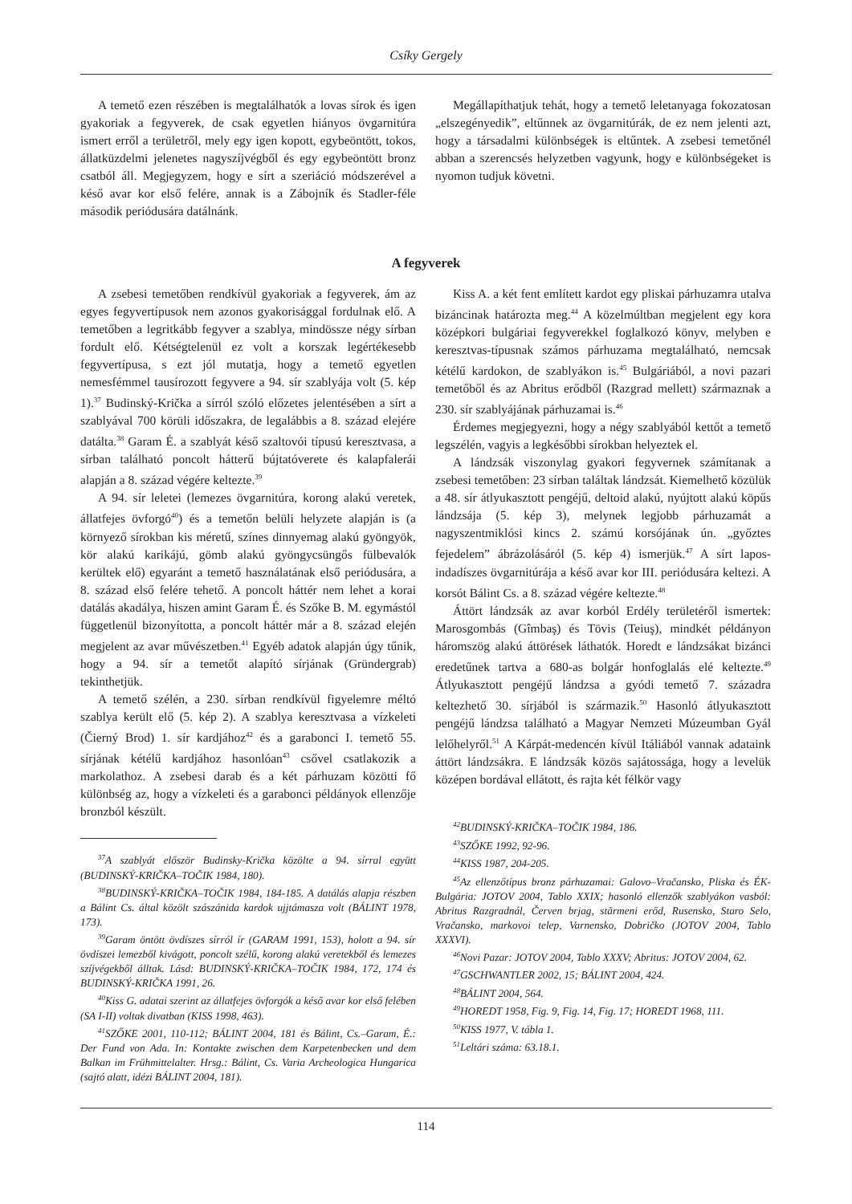Csíky Gergely
A temető ezen részében is megtalálhatók a lovas sírok és igen gyakoriak a fegyverek, de csak egyetlen hiányos övgarnitúra ismert erről a területről, mely egy igen kopott, egybeöntött, tokos, állatküzdelmi jelenetes nagyszíjvégből és egy egybeöntött bronz csatból áll. Megjegyzem, hogy e sírt a szeriáció módszerével a késő avar kor első felére, annak is a Zábojník és Stadler-féle második periódusára datálnánk.
Megállapíthatjuk tehát, hogy a temető leletanyaga fokozatosan „elszegényedik”, eltűnnek az övgarnitúrák, de ez nem jelenti azt, hogy a társadalmi különbségek is eltűntek. A zsebesi temetőnél abban a szerencsés helyzetben vagyunk, hogy e különbségeket is nyomon tudjuk követni.
A fegyverek
A zsebesi temetőben rendkívül gyakoriak a fegyverek, ám az egyes fegyvertípusok nem azonos gyakorisággal fordulnak elő. A temetőben a legritkább fegyver a szablya, mindössze négy sírban fordult elő. Kétségtelenül ez volt a korszak legértékesebb fegyvertípusa, s ezt jól mutatja, hogy a temető egyetlen nemesfémmel tausírozott fegyvere a 94. sír szablyája volt (5. kép 1).<sup>37</sup> Budinský-Krička a sírról szóló előzetes jelentésében a sírt a szablyával 700 körüli időszakra, de legalábbis a 8. század elejére datálta.<sup>38</sup> Garam É. a szablyát késő szaltovói típusú keresztvasa, a sírban található poncolt hátterű bújtatóverete és kalapfalerái alapján a 8. század végére keltezte.<sup>39</sup>
A 94. sír leletei (lemezes övgarnitúra, korong alakú veretek, állatfejes övforgó<sup>40</sup>) és a temetőn belüli helyzete alapján is (a környező sírokban kis méretű, színes dinnyemag alakú gyöngyök, kör alakú karikájú, gömb alakú gyöngycsüngős fülbevalók kerültek elő) egyaránt a temető használatának első periódusára, a 8. század első felére tehető. A poncolt háttér nem lehet a korai datálás akadálya, hiszen amint Garam É. és Szőke B. M. egymástól függetlenül bizonyította, a poncolt háttér már a 8. század elején megjelent az avar művészetben.<sup>41</sup> Egyéb adatok alapján úgy tűnik, hogy a 94. sír a temetőt alapító sírjának (Gründergrab) tekinthetjük.
A temető szélén, a 230. sírban rendkívül figyelemre méltó szablya került elő (5. kép 2). A szablya keresztvasa a vízkeleti (Čierný Brod) 1. sír kardjához<sup>42</sup> és a garabonci I. temető 55. sírjának kétélű kardjához hasonlóan<sup>43</sup> csővel csatlakozik a markolathoz. A zsebesi darab és a két párhuzam közötti fő különbség az, hogy a vízkeleti és a garabonci példányok ellenzője bronzból készült.
<sup>37</sup> A szablyát először Budinsky-Krička közölte a 94. sírral együtt (BUDINSKÝ-KRIČKA–TOČIK 1984, 180).
<sup>38</sup>BUDINSKÝ-KRIČKA–TOČIK 1984, 184-185. A datálás alapja részben a Bálint Cs. által közölt szászánida kardok ujjtámasza volt (BÁLINT 1978, 173).
<sup>39</sup> Garam öntött övdíszes sírról ír (GARAM 1991, 153), holott a 94. sír övdíszei lemezből kivágott, poncolt szélű, korong alakú veretekből és lemezes szíjvégekből álltak. Lásd: BUDINSKÝ-KRIČKA–TOČIK 1984, 172, 174 és BUDINSKÝ-KRIČKA 1991, 26.
<sup>40</sup> Kiss G. adatai szerint az állatfejes övforgók a késő avar kor első felében (SA I-II) voltak divatban (KISS 1998, 463).
<sup>41</sup>SZŐKE 2001, 110-112; BÁLINT 2004, 181 és Bálint, Cs.–Garam, É.: Der Fund von Ada. In: Kontakte zwischen dem Karpetenbecken und dem Balkan im Frühmittelalter. Hrsg.: Bálint, Cs. Varia Archeologica Hungarica (sajtó alatt, idézi BÁLINT 2004, 181).
Kiss A. a két fent említett kardot egy pliskai párhuzamra utalva bizáncinak határozta meg.<sup>44</sup> A közelmúltban megjelent egy kora középkori bulgáriai fegyverekkel foglalkozó könyv, melyben e keresztvas-típusnak számos párhuzama megtalálható, nemcsak kétélű kardokon, de szablyákon is.<sup>45</sup> Bulgáriából, a novi pazari temetőből és az Abritus erődből (Razgrad mellett) származnak a 230. sír szablyájának párhuzamai is.<sup>46</sup>
Érdemes megjegyezni, hogy a négy szablyából kettőt a temető legszélén, vagyis a legkésőbbi sírokban helyeztek el.
A lándzsák viszonylag gyakori fegyvernek számítanak a zsebesi temetőben: 23 sírban találtak lándzsát. Kiemelhető közülük a 48. sír átlyukasztott pengéjű, deltoid alakú, nyújtott alakú köpűs lándzsája (5. kép 3), melynek legjobb párhuzamát a nagyszentmiklósi kincs 2. számú korsójának ún. „győztes fejedelem” ábrázolásáról (5. kép 4) ismerjük.<sup>47</sup> A sírt lapos-indadíszes övgarnitúrája a késő avar kor III. periódusára keltezi. A korsót Bálint Cs. a 8. század végére keltezte.<sup>48</sup>
Áttört lándzsák az avar korból Erdély területéről ismertek: Marosgombás (Gîmbaş) és Tövis (Teiuş), mindkét példányon háromszög alakú áttörések láthatók. Horedt e lándzsákat bizánci eredetűnek tartva a 680-as bolgár honfoglalás elé keltezte.<sup>49</sup> Átlyukasztott pengéjű lándzsa a gyódi temető 7. századra keltezhető 30. sírjából is származik.<sup>50</sup> Hasonló átlyukasztott pengéjű lándzsa található a Magyar Nemzeti Múzeumban Gyál lelőhelyről.<sup>51</sup> A Kárpát-medencén kívül Itáliából vannak adataink áttört lándzsákra. E lándzsák közös sajátossága, hogy a levelük középen bordával ellátott, és rajta két félkör vagy
<sup>42</sup>BUDINSKÝ-KRIČKA–TOČIK 1984, 186.
<sup>43</sup>SZŐKE 1992, 92-96.
<sup>44</sup>KISS 1987, 204-205.
<sup>45</sup> Az ellenzőtípus bronz párhuzamai: Galovo–Vračansko, Pliska és ÉK-Bulgária: JOTOV 2004, Tablo XXIX; hasonló ellenzők szablyákon vasból: Abritus Razgradnál, Červen brjag, stărmeni erőd, Rusensko, Staro Selo, Vračansko, markovoi telep, Varnensko, Dobričko (JOTOV 2004, Tablo XXXVI).
<sup>46</sup> Novi Pazar: JOTOV 2004, Tablo XXXV; Abritus: JOTOV 2004, 62.
<sup>47</sup> GSCHWANTLER 2002, 15; BÁLINT 2004, 424.
<sup>48</sup>BÁLINT 2004, 564.
<sup>49</sup>HOREDT 1958, Fig. 9, Fig. 14, Fig. 17; HOREDT 1968, 111.
<sup>50</sup>KISS 1977, V. tábla 1.
<sup>51</sup> Leltári száma: 63.18.1.
114